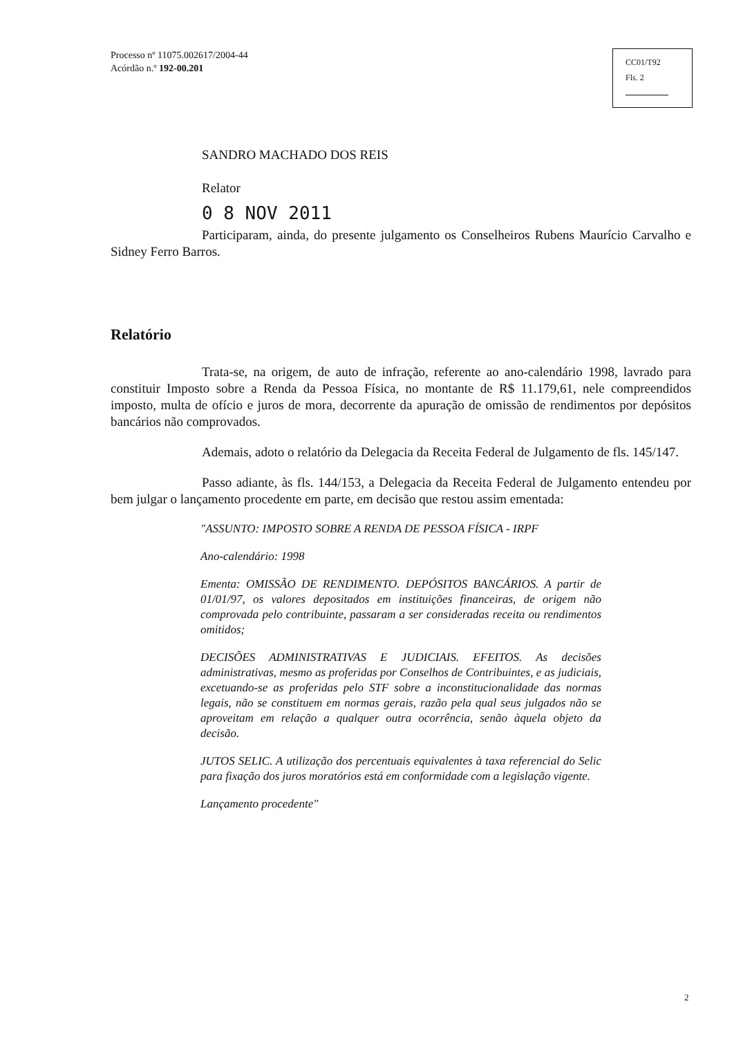Processo nº 11075.002617/2004-44
Acórdão n.º 192-00.201
CC01/T92
Fls. 2
SANDRO MACHADO DOS REIS
Relator
0 8 NOV 2011
Participaram, ainda, do presente julgamento os Conselheiros Rubens Maurício Carvalho e Sidney Ferro Barros.
Relatório
Trata-se, na origem, de auto de infração, referente ao ano-calendário 1998, lavrado para constituir Imposto sobre a Renda da Pessoa Física, no montante de R$ 11.179,61, nele compreendidos imposto, multa de ofício e juros de mora, decorrente da apuração de omissão de rendimentos por depósitos bancários não comprovados.
Ademais, adoto o relatório da Delegacia da Receita Federal de Julgamento de fls. 145/147.
Passo adiante, às fls. 144/153, a Delegacia da Receita Federal de Julgamento entendeu por bem julgar o lançamento procedente em parte, em decisão que restou assim ementada:
"ASSUNTO: IMPOSTO SOBRE A RENDA DE PESSOA FÍSICA - IRPF
Ano-calendário: 1998
Ementa: OMISSÃO DE RENDIMENTO. DEPÓSITOS BANCÁRIOS. A partir de 01/01/97, os valores depositados em instituições financeiras, de origem não comprovada pelo contribuinte, passaram a ser consideradas receita ou rendimentos omitidos;
DECISÕES ADMINISTRATIVAS E JUDICIAIS. EFEITOS. As decisões administrativas, mesmo as proferidas por Conselhos de Contribuintes, e as judiciais, excetuando-se as proferidas pelo STF sobre a inconstitucionalidade das normas legais, não se constituem em normas gerais, razão pela qual seus julgados não se aproveitam em relação a qualquer outra ocorrência, senão àquela objeto da decisão.
JUTOS SELIC. A utilização dos percentuais equivalentes à taxa referencial do Selic para fixação dos juros moratórios está em conformidade com a legislação vigente.
Lançamento procedente"
2